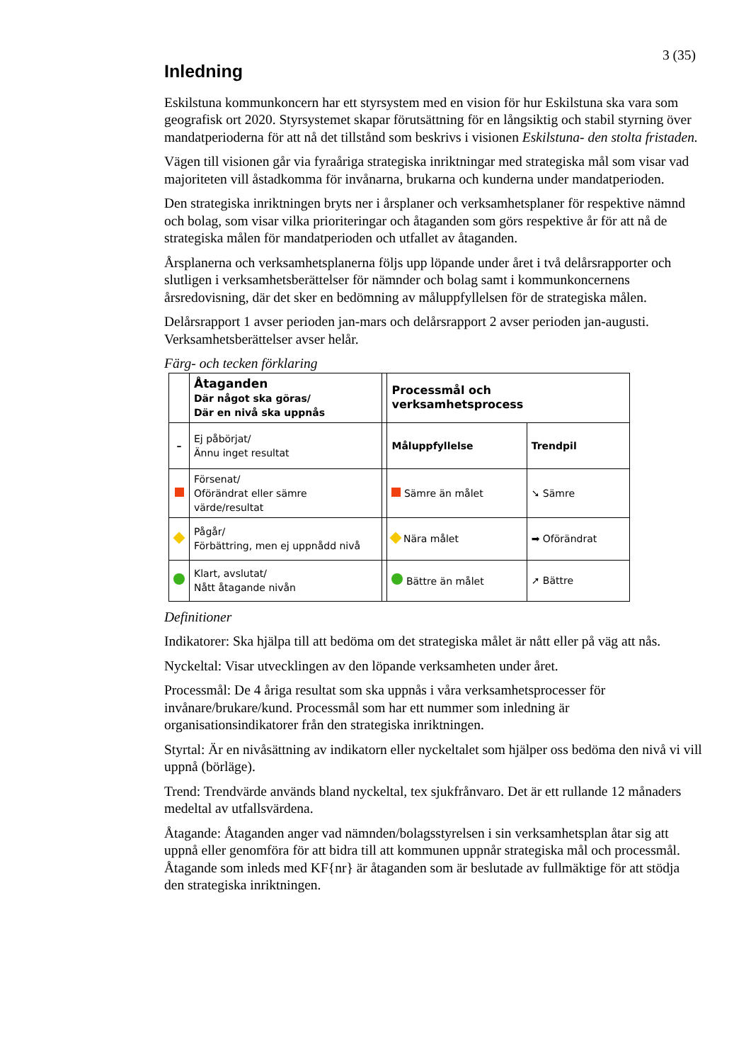3 (35)
Inledning
Eskilstuna kommunkoncern har ett styrsystem med en vision för hur Eskilstuna ska vara som geografisk ort 2020. Styrsystemet skapar förutsättning för en långsiktig och stabil styrning över mandatperioderna för att nå det tillstånd som beskrivs i visionen Eskilstuna- den stolta fristaden.
Vägen till visionen går via fyraåriga strategiska inriktningar med strategiska mål som visar vad majoriteten vill åstadkomma för invånarna, brukarna och kunderna under mandatperioden.
Den strategiska inriktningen bryts ner i årsplaner och verksamhetsplaner för respektive nämnd och bolag, som visar vilka prioriteringar och åtaganden som görs respektive år för att nå de strategiska målen för mandatperioden och utfallet av åtaganden.
Årsplanerna och verksamhetsplanerna följs upp löpande under året i två delårsrapporter och slutligen i verksamhetsberättelser för nämnder och bolag samt i kommunkoncernens årsredovisning, där det sker en bedömning av måluppfyllelsen för de strategiska målen.
Delårsrapport 1 avser perioden jan-mars och delårsrapport 2 avser perioden jan-augusti.
Verksamhetsberättelser avser helår.
Färg- och tecken förklaring
| | Åtaganden Där något ska göras/ Där en nivå ska uppnås | | Processmål och verksamhetsprocess | |
| – | Ej påbörjat/ Ännu inget resultat | | Måluppfyllelse | Trendpil |
| | Försenat/ Oförändrat eller sämre värde/resultat | | Sämre än målet | ➘ Sämre |
| | Pågår/ Förbättring, men ej uppnådd nivå | | Nära målet | ➡ Oförändrat |
| | Klart, avslutat/ Nått åtagande nivån | | Bättre än målet | ➚ Bättre |
Definitioner
Indikatorer: Ska hjälpa till att bedöma om det strategiska målet är nått eller på väg att nås.
Nyckeltal: Visar utvecklingen av den löpande verksamheten under året.
Processmål: De 4 åriga resultat som ska uppnås i våra verksamhetsprocesser för invånare/brukare/kund. Processmål som har ett nummer som inledning är organisationsindikatorer från den strategiska inriktningen.
Styrtal: Är en nivåsättning av indikatorn eller nyckeltalet som hjälper oss bedöma den nivå vi vill uppnå (börläge).
Trend: Trendvärde används bland nyckeltal, tex sjukfrånvaro. Det är ett rullande 12 månaders medeltal av utfallsvärdena.
Åtagande: Åtaganden anger vad nämnden/bolagsstyrelsen i sin verksamhetsplan åtar sig att uppnå eller genomföra för att bidra till att kommunen uppnår strategiska mål och processmål. Åtagande som inleds med KF{nr} är åtaganden som är beslutade av fullmäktige för att stödja den strategiska inriktningen.